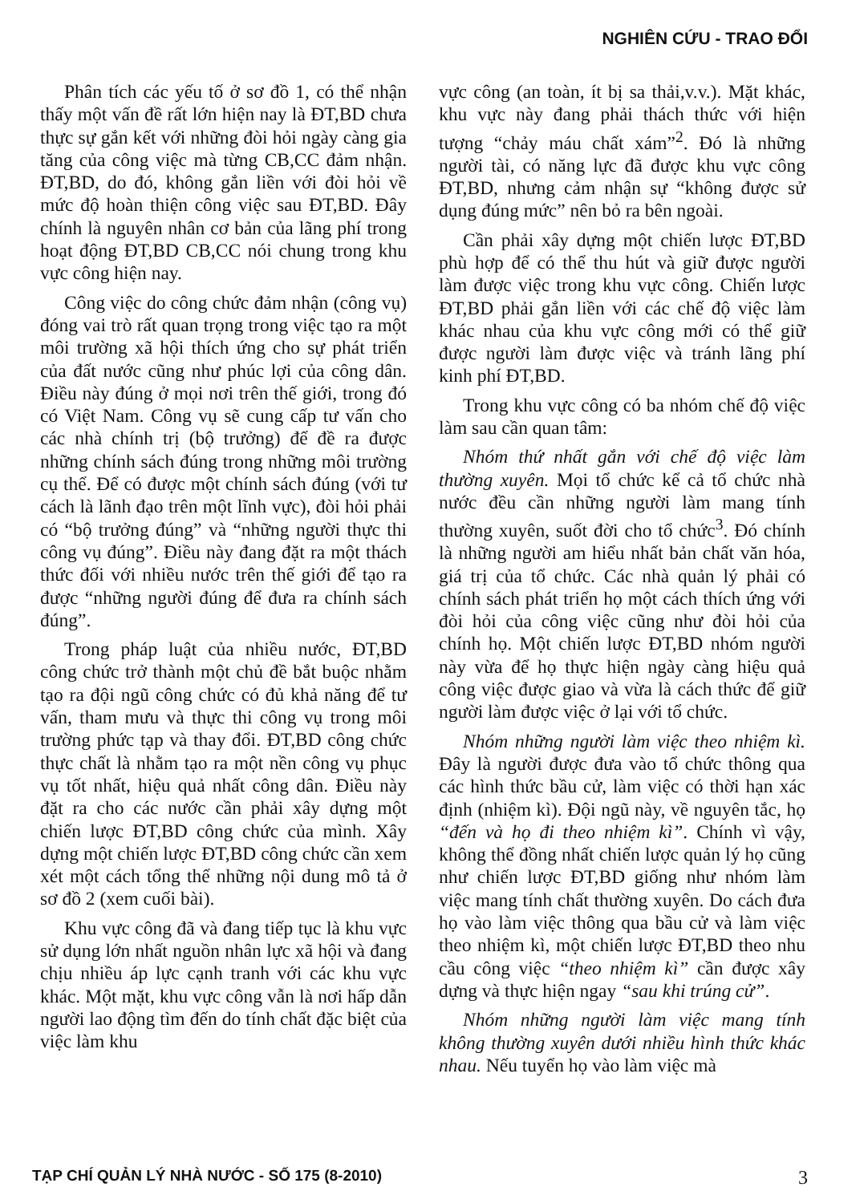NGHIÊN CỨU - TRAO ĐỔI
Phân tích các yếu tố ở sơ đồ 1, có thể nhận thấy một vấn đề rất lớn hiện nay là ĐT,BD chưa thực sự gắn kết với những đòi hỏi ngày càng gia tăng của công việc mà từng CB,CC đảm nhận. ĐT,BD, do đó, không gắn liền với đòi hỏi về mức độ hoàn thiện công việc sau ĐT,BD. Đây chính là nguyên nhân cơ bản của lãng phí trong hoạt động ĐT,BD CB,CC nói chung trong khu vực công hiện nay.
Công việc do công chức đảm nhận (công vụ) đóng vai trò rất quan trọng trong việc tạo ra một môi trường xã hội thích ứng cho sự phát triển của đất nước cũng như phúc lợi của công dân. Điều này đúng ở mọi nơi trên thế giới, trong đó có Việt Nam. Công vụ sẽ cung cấp tư vấn cho các nhà chính trị (bộ trưởng) để đề ra được những chính sách đúng trong những môi trường cụ thể. Để có được một chính sách đúng (với tư cách là lãnh đạo trên một lĩnh vực), đòi hỏi phải có “bộ trưởng đúng” và “những người thực thi công vụ đúng”. Điều này đang đặt ra một thách thức đối với nhiều nước trên thế giới để tạo ra được “những người đúng để đưa ra chính sách đúng”.
Trong pháp luật của nhiều nước, ĐT,BD công chức trở thành một chủ đề bắt buộc nhằm tạo ra đội ngũ công chức có đủ khả năng để tư vấn, tham mưu và thực thi công vụ trong môi trường phức tạp và thay đổi. ĐT,BD công chức thực chất là nhằm tạo ra một nền công vụ phục vụ tốt nhất, hiệu quả nhất công dân. Điều này đặt ra cho các nước cần phải xây dựng một chiến lược ĐT,BD công chức của mình. Xây dựng một chiến lược ĐT,BD công chức cần xem xét một cách tổng thể những nội dung mô tả ở sơ đồ 2 (xem cuối bài).
Khu vực công đã và đang tiếp tục là khu vực sử dụng lớn nhất nguồn nhân lực xã hội và đang chịu nhiều áp lực cạnh tranh với các khu vực khác. Một mặt, khu vực công vẫn là nơi hấp dẫn người lao động tìm đến do tính chất đặc biệt của việc làm khu
vực công (an toàn, ít bị sa thải,v.v.). Mặt khác, khu vực này đang phải thách thức với hiện tượng “chảy máu chất xám”<sup>2</sup>. Đó là những người tài, có năng lực đã được khu vực công ĐT,BD, nhưng cảm nhận sự “không được sử dụng đúng mức” nên bỏ ra bên ngoài.
Cần phải xây dựng một chiến lược ĐT,BD phù hợp để có thể thu hút và giữ được người làm được việc trong khu vực công. Chiến lược ĐT,BD phải gắn liền với các chế độ việc làm khác nhau của khu vực công mới có thể giữ được người làm được việc và tránh lãng phí kinh phí ĐT,BD.
Trong khu vực công có ba nhóm chế độ việc làm sau cần quan tâm:
Nhóm thứ nhất gắn với chế độ việc làm thường xuyên. Mọi tổ chức kể cả tổ chức nhà nước đều cần những người làm mang tính thường xuyên, suốt đời cho tổ chức<sup>3</sup>. Đó chính là những người am hiểu nhất bản chất văn hóa, giá trị của tổ chức. Các nhà quản lý phải có chính sách phát triển họ một cách thích ứng với đòi hỏi của công việc cũng như đòi hỏi của chính họ. Một chiến lược ĐT,BD nhóm người này vừa để họ thực hiện ngày càng hiệu quả công việc được giao và vừa là cách thức để giữ người làm được việc ở lại với tổ chức.
Nhóm những người làm việc theo nhiệm kì. Đây là người được đưa vào tổ chức thông qua các hình thức bầu cử, làm việc có thời hạn xác định (nhiệm kì). Đội ngũ này, về nguyên tắc, họ “đến và họ đi theo nhiệm kì”. Chính vì vậy, không thể đồng nhất chiến lược quản lý họ cũng như chiến lược ĐT,BD giống như nhóm làm việc mang tính chất thường xuyên. Do cách đưa họ vào làm việc thông qua bầu cử và làm việc theo nhiệm kì, một chiến lược ĐT,BD theo nhu cầu công việc “theo nhiệm kì” cần được xây dựng và thực hiện ngay “sau khi trúng cử”.
Nhóm những người làm việc mang tính không thường xuyên dưới nhiều hình thức khác nhau. Nếu tuyển họ vào làm việc mà
TẠP CHÍ QUẢN LÝ NHÀ NƯỚC - SỐ 175 (8-2010) 3